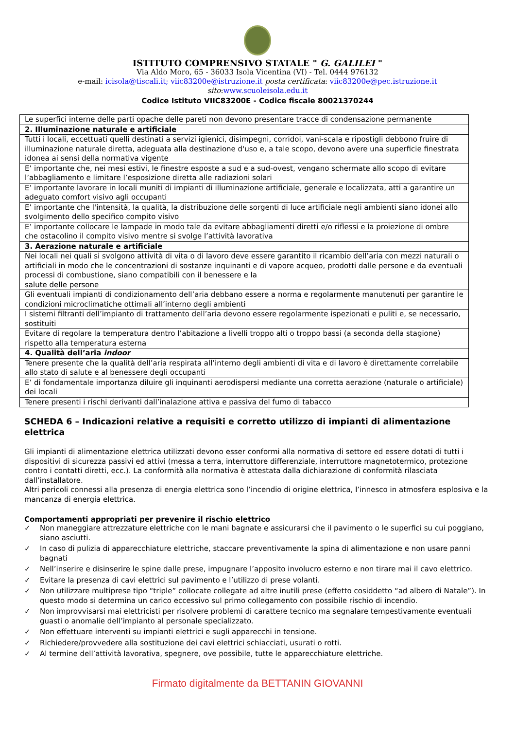ISTITUTO COMPRENSIVO STATALE " G. GALILEI "
Via Aldo Moro, 65 - 36033 Isola Vicentina (VI) - Tel. 0444 976132
e-mail: icisola@tiscali.it; viic83200e@istruzione.it posta certificata: viic83200e@pec.istruzione.it
sito:www.scuoleisola.edu.it
Codice Istituto VIIC83200E - Codice fiscale 80021370244
| Le superfici interne delle parti opache delle pareti non devono presentare tracce di condensazione permanente |
| 2. Illuminazione naturale e artificiale |
| Tutti i locali, eccettuati quelli destinati a servizi igienici, disimpegni, corridoi, vani-scala e ripostigli debbono fruire di illuminazione naturale diretta, adeguata alla destinazione d'uso e, a tale scopo, devono avere una superficie finestrata idonea ai sensi della normativa vigente |
| E’ importante che, nei mesi estivi, le finestre esposte a sud e a sud-ovest, vengano schermate allo scopo di evitare l’abbagliamento e limitare l’esposizione diretta alle radiazioni solari |
| E’ importante lavorare in locali muniti di impianti di illuminazione artificiale, generale e localizzata, atti a garantire un adeguato comfort visivo agli occupanti |
| E’ importante che l'intensità, la qualità, la distribuzione delle sorgenti di luce artificiale negli ambienti siano idonei allo svolgimento dello specifico compito visivo |
| E’ importante collocare le lampade in modo tale da evitare abbagliamenti diretti e/o riflessi e la proiezione di ombre che ostacolino il compito visivo mentre si svolge l’attività lavorativa |
| 3. Aerazione naturale e artificiale |
| Nei locali nei quali si svolgono attività di vita o di lavoro deve essere garantito il ricambio dell’aria con mezzi naturali o artificiali in modo che le concentrazioni di sostanze inquinanti e di vapore acqueo, prodotti dalle persone e da eventuali processi di combustione, siano compatibili con il benessere e la salute delle persone |
| Gli eventuali impianti di condizionamento dell’aria debbano essere a norma e regolarmente manutenuti per garantire le condizioni microclimatiche ottimali all’interno degli ambienti |
| I sistemi filtranti dell’impianto di trattamento dell’aria devono essere regolarmente ispezionati e puliti e, se necessario, sostituiti |
| Evitare di regolare la temperatura dentro l’abitazione a livelli troppo alti o troppo bassi (a seconda della stagione) rispetto alla temperatura esterna |
| 4. Qualità dell’aria indoor |
| Tenere presente che la qualità dell’aria respirata all’interno degli ambienti di vita e di lavoro è direttamente correlabile allo stato di salute e al benessere degli occupanti |
| E’ di fondamentale importanza diluire gli inquinanti aerodispersi mediante una corretta aerazione (naturale o artificiale) dei locali |
| Tenere presenti i rischi derivanti dall’inalazione attiva e passiva del fumo di tabacco |
SCHEDA 6 – Indicazioni relative a requisiti e corretto utilizzo di impianti di alimentazione elettrica
Gli impianti di alimentazione elettrica utilizzati devono esser conformi alla normativa di settore ed essere dotati di tutti i dispositivi di sicurezza passivi ed attivi (messa a terra, interruttore differenziale, interruttore magnetotermico, protezione contro i contatti diretti, ecc.). La conformità alla normativa è attestata dalla dichiarazione di conformità rilasciata dall’installatore.
Altri pericoli connessi alla presenza di energia elettrica sono l’incendio di origine elettrica, l’innesco in atmosfera esplosiva e la mancanza di energia elettrica.
Comportamenti appropriati per prevenire il rischio elettrico
✓ Non maneggiare attrezzature elettriche con le mani bagnate e assicurarsi che il pavimento o le superfici su cui poggiano, siano asciutti.
✓ In caso di pulizia di apparecchiature elettriche, staccare preventivamente la spina di alimentazione e non usare panni bagnati
✓ Nell’inserire e disinserire le spine dalle prese, impugnare l’apposito involucro esterno e non tirare mai il cavo elettrico.
✓ Evitare la presenza di cavi elettrici sul pavimento e l’utilizzo di prese volanti.
✓ Non utilizzare multiprese tipo “triple” collocate collegate ad altre inutili prese (effetto cosiddetto “ad albero di Natale”). In questo modo si determina un carico eccessivo sul primo collegamento con possibile rischio di incendio.
✓ Non improvvisarsi mai elettricisti per risolvere problemi di carattere tecnico ma segnalare tempestivamente eventuali guasti o anomalie dell’impianto al personale specializzato.
✓ Non effettuare interventi su impianti elettrici e sugli apparecchi in tensione.
✓ Richiedere/provvedere alla sostituzione dei cavi elettrici schiacciati, usurati o rotti.
✓ Al termine dell’attività lavorativa, spegnere, ove possibile, tutte le apparecchiature elettriche.
Firmato digitalmente da BETTANIN GIOVANNI